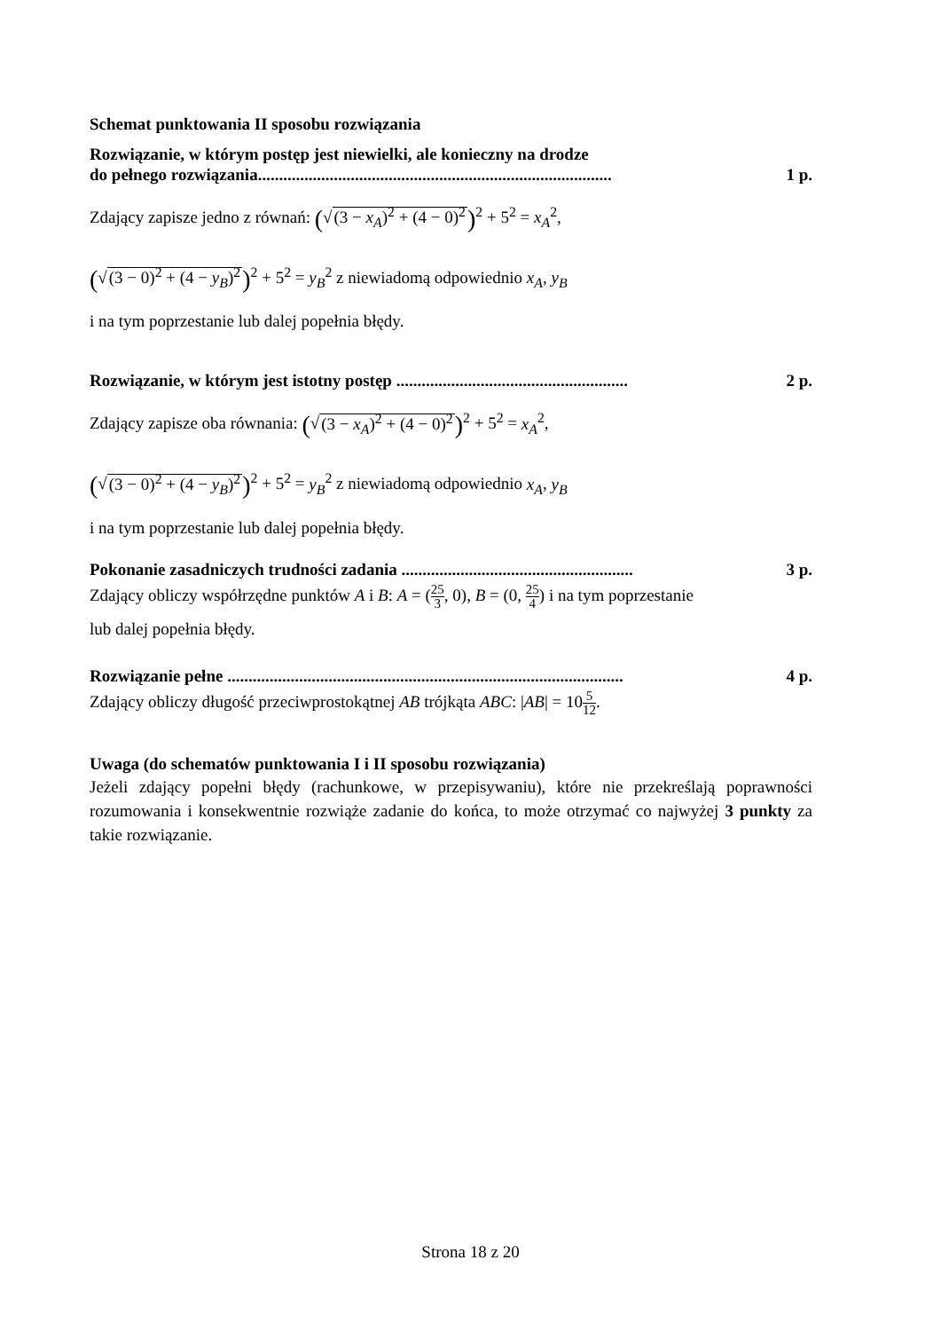Schemat punktowania II sposobu rozwiązania
Rozwiązanie, w którym postęp jest niewielki, ale konieczny na drodze
do pełnego rozwiązania.................................................................................... 1 p.
Zdający zapisze jedno z równań: (√(3 − x<sub>A</sub>)<sup>2</sup> + (4 − 0)<sup>2</sup>)<sup>2</sup> + 5<sup>2</sup> = x<sub>A</sub><sup>2</sup>,
(√(3 − 0)<sup>2</sup> + (4 − y<sub>B</sub>)<sup>2</sup>)<sup>2</sup> + 5<sup>2</sup> = y<sub>B</sub><sup>2</sup> z niewiadomą odpowiednio x<sub>A</sub>, y<sub>B</sub>
i na tym poprzestanie lub dalej popełnia błędy.
Rozwiązanie, w którym jest istotny postęp ....................................................... 2 p.
Zdający zapisze oba równania: (√(3 − x<sub>A</sub>)<sup>2</sup> + (4 − 0)<sup>2</sup>)<sup>2</sup> + 5<sup>2</sup> = x<sub>A</sub><sup>2</sup>,
(√(3 − 0)<sup>2</sup> + (4 − y<sub>B</sub>)<sup>2</sup>)<sup>2</sup> + 5<sup>2</sup> = y<sub>B</sub><sup>2</sup> z niewiadomą odpowiednio x<sub>A</sub>, y<sub>B</sub>
i na tym poprzestanie lub dalej popełnia błędy.
Pokonanie zasadniczych trudności zadania ....................................................... 3 p.
Zdający obliczy współrzędne punktów A i B: A = (25 3, 0), B = (0, 25 4) i na tym poprzestanie
lub dalej popełnia błędy.
Rozwiązanie pełne .............................................................................................. 4 p.
Zdający obliczy długość przeciwprostokątnej AB trójkąta ABC: |AB| = 105 12.
Uwaga (do schematów punktowania I i II sposobu rozwiązania)
Jeżeli zdający popełni błędy (rachunkowe, w przepisywaniu), które nie przekreślają poprawności rozumowania i konsekwentnie rozwiąże zadanie do końca, to może otrzymać co najwyżej 3 punkty za takie rozwiązanie.
Strona 18 z 20